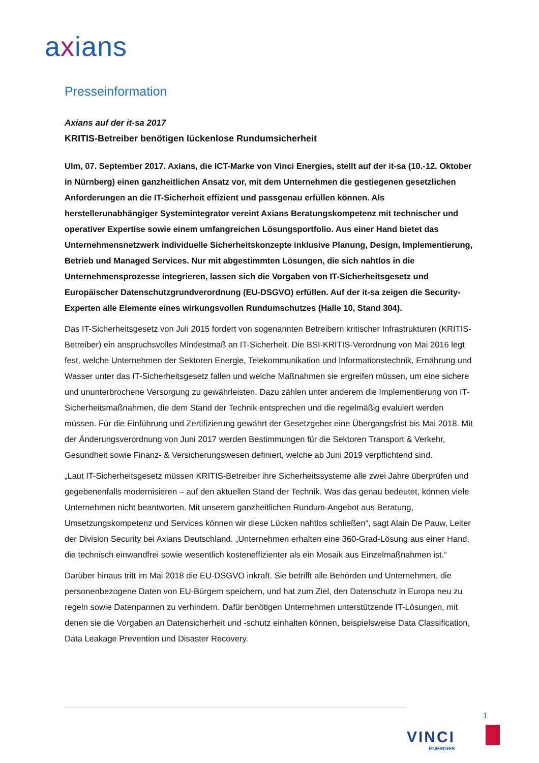axians
Presseinformation
Axians auf der it-sa 2017
KRITIS-Betreiber benötigen lückenlose Rundumsicherheit
Ulm, 07. September 2017. Axians, die ICT-Marke von Vinci Energies, stellt auf der it-sa (10.-12. Oktober in Nürnberg) einen ganzheitlichen Ansatz vor, mit dem Unternehmen die gestiegenen gesetzlichen Anforderungen an die IT-Sicherheit effizient und passgenau erfüllen können. Als herstellerunabhängiger Systemintegrator vereint Axians Beratungskompetenz mit technischer und operativer Expertise sowie einem umfangreichen Lösungsportfolio. Aus einer Hand bietet das Unternehmensnetzwerk individuelle Sicherheitskonzepte inklusive Planung, Design, Implementierung, Betrieb und Managed Services. Nur mit abgestimmten Lösungen, die sich nahtlos in die Unternehmensprozesse integrieren, lassen sich die Vorgaben von IT-Sicherheitsgesetz und Europäischer Datenschutzgrundverordnung (EU-DSGVO) erfüllen. Auf der it-sa zeigen die Security-Experten alle Elemente eines wirkungsvollen Rundumschutzes (Halle 10, Stand 304).
Das IT-Sicherheitsgesetz von Juli 2015 fordert von sogenannten Betreibern kritischer Infrastrukturen (KRITIS-Betreiber) ein anspruchsvolles Mindestmaß an IT-Sicherheit. Die BSI-KRITIS-Verordnung von Mai 2016 legt fest, welche Unternehmen der Sektoren Energie, Telekommunikation und Informationstechnik, Ernährung und Wasser unter das IT-Sicherheitsgesetz fallen und welche Maßnahmen sie ergreifen müssen, um eine sichere und ununterbrochene Versorgung zu gewährleisten. Dazu zählen unter anderem die Implementierung von IT-Sicherheitsmaßnahmen, die dem Stand der Technik entsprechen und die regelmäßig evaluiert werden müssen. Für die Einführung und Zertifizierung gewährt der Gesetzgeber eine Übergangsfrist bis Mai 2018. Mit der Änderungsverordnung von Juni 2017 werden Bestimmungen für die Sektoren Transport & Verkehr, Gesundheit sowie Finanz- & Versicherungswesen definiert, welche ab Juni 2019 verpflichtend sind.
„Laut IT-Sicherheitsgesetz müssen KRITIS-Betreiber ihre Sicherheitssysteme alle zwei Jahre überprüfen und gegebenenfalls modernisieren – auf den aktuellen Stand der Technik. Was das genau bedeutet, können viele Unternehmen nicht beantworten. Mit unserem ganzheitlichen Rundum-Angebot aus Beratung, Umsetzungskompetenz und Services können wir diese Lücken nahtlos schließen“, sagt Alain De Pauw, Leiter der Division Security bei Axians Deutschland. „Unternehmen erhalten eine 360-Grad-Lösung aus einer Hand, die technisch einwandfrei sowie wesentlich kosteneffizienter als ein Mosaik aus Einzelmaßnahmen ist.“
Darüber hinaus tritt im Mai 2018 die EU-DSGVO inkraft. Sie betrifft alle Behörden und Unternehmen, die personenbezogene Daten von EU-Bürgern speichern, und hat zum Ziel, den Datenschutz in Europa neu zu regeln sowie Datenpannen zu verhindern. Dafür benötigen Unternehmen unterstützende IT-Lösungen, mit denen sie die Vorgaben an Datensicherheit und -schutz einhalten können, beispielsweise Data Classification, Data Leakage Prevention und Disaster Recovery.
1
VINCI
ENERGIES